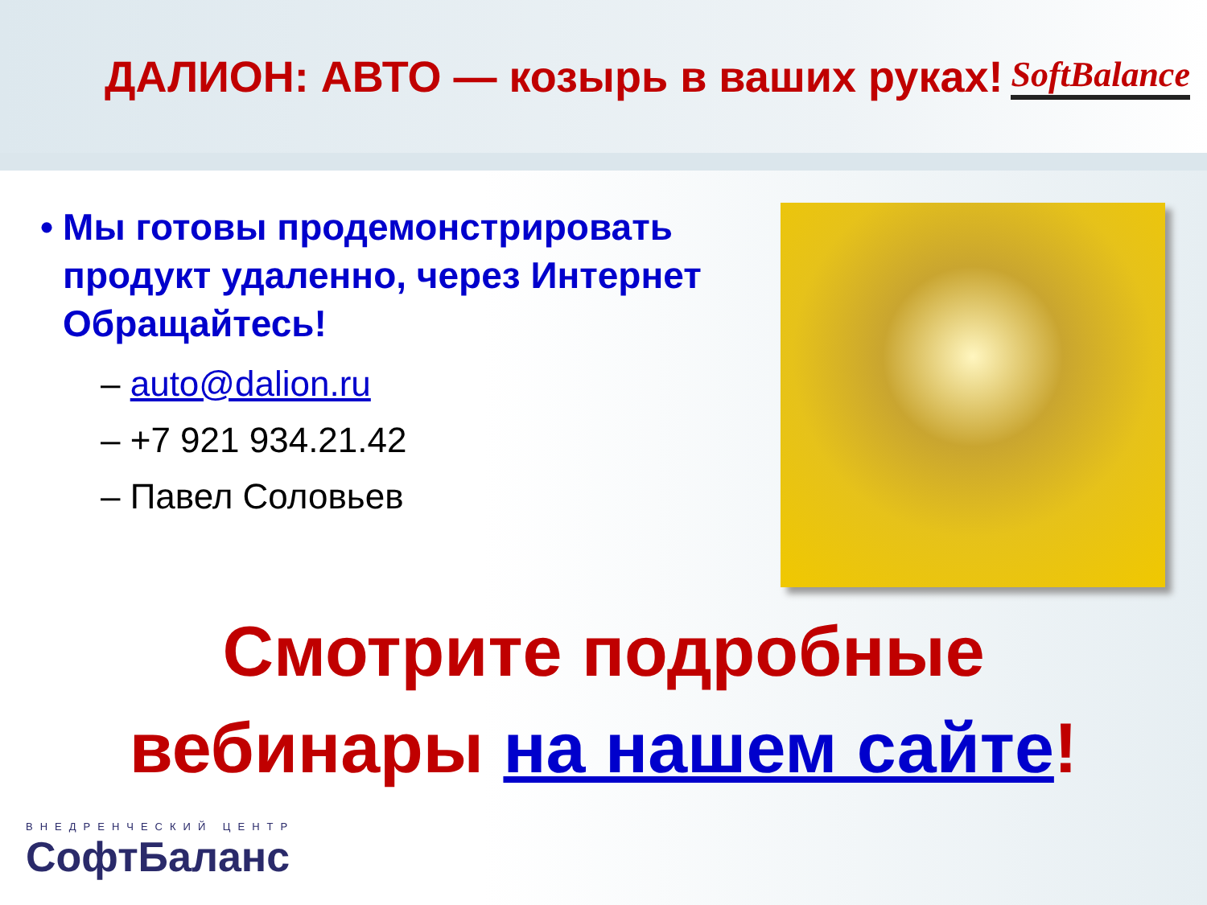ДАЛИОН: АВТО — козырь в ваших руках!
SoftBalance
• Мы готовы продемонстрировать продукт удаленно, через Интернет Обращайтесь!
– auto@dalion.ru
– +7 921 934.21.42
– Павел Соловьев
Смотрите подробные
вебинары на нашем сайте!
ВНЕДРЕНЧЕСКИЙ ЦЕНТР
СофтБаланс